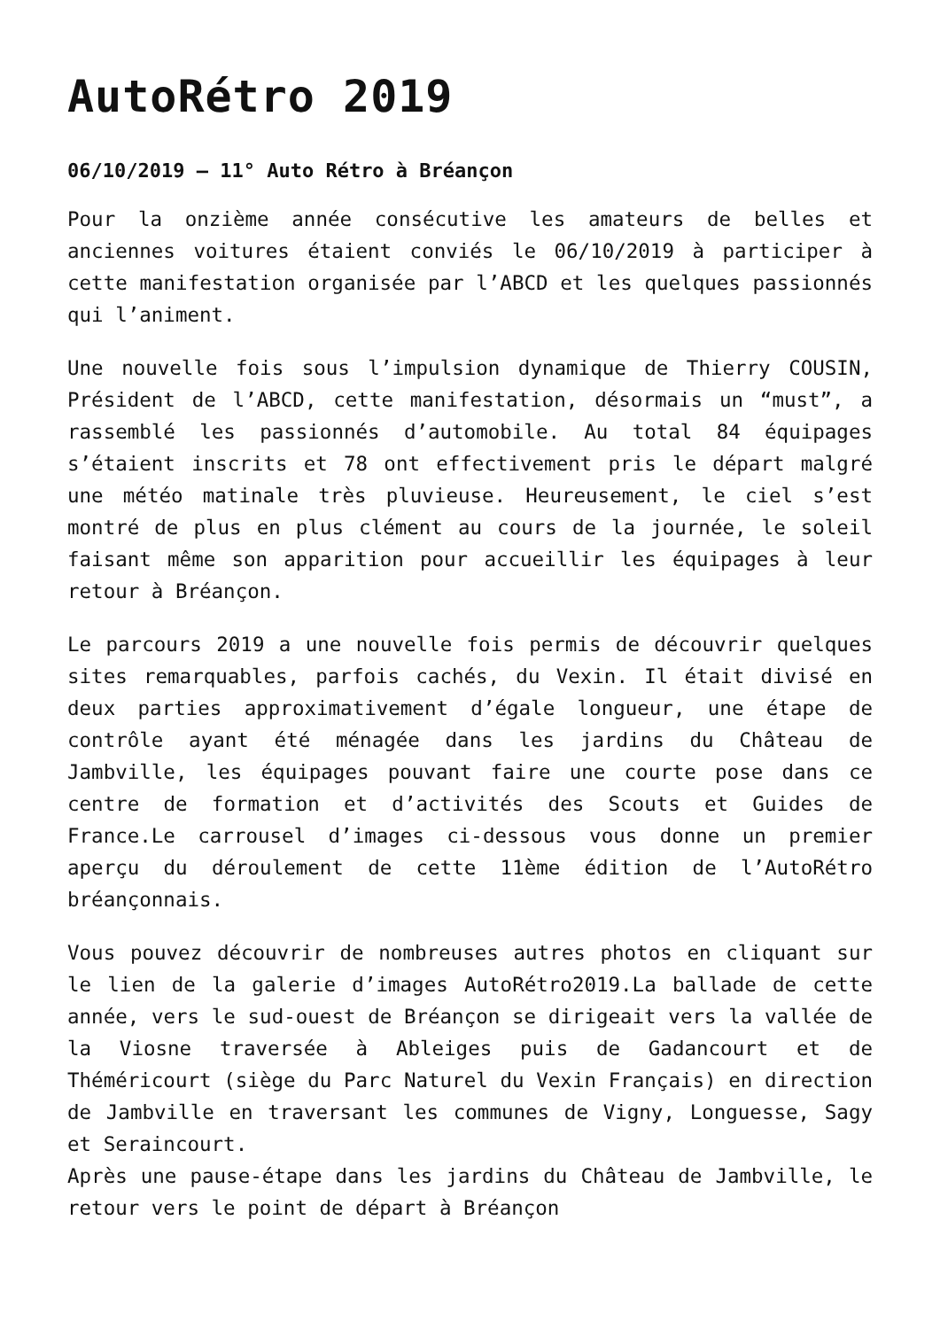AutoRétro 2019
06/10/2019 – 11° Auto Rétro à Bréançon
Pour la onzième année consécutive les amateurs de belles et anciennes voitures étaient conviés le 06/10/2019 à participer à cette manifestation organisée par l’ABCD et les quelques passionnés qui l’animent.
Une nouvelle fois sous l’impulsion dynamique de Thierry COUSIN, Président de l’ABCD, cette manifestation, désormais un “must”, a rassemblé les passionnés d’automobile. Au total 84 équipages s’étaient inscrits et 78 ont effectivement pris le départ malgré une météo matinale très pluvieuse. Heureusement, le ciel s’est montré de plus en plus clément au cours de la journée, le soleil faisant même son apparition pour accueillir les équipages à leur retour à Bréançon.
Le parcours 2019 a une nouvelle fois permis de découvrir quelques sites remarquables, parfois cachés, du Vexin. Il était divisé en deux parties approximativement d’égale longueur, une étape de contrôle ayant été ménagée dans les jardins du Château de Jambville, les équipages pouvant faire une courte pose dans ce centre de formation et d’activités des Scouts et Guides de France.Le carrousel d’images ci-dessous vous donne un premier aperçu du déroulement de cette 11ème édition de l’AutoRétro bréançonnais.
Vous pouvez découvrir de nombreuses autres photos en cliquant sur le lien de la galerie d’images AutoRétro2019.La ballade de cette année, vers le sud-ouest de Bréançon se dirigeait vers la vallée de la Viosne traversée à Ableiges puis de Gadancourt et de Théméricourt (siège du Parc Naturel du Vexin Français) en direction de Jambville en traversant les communes de Vigny, Longuesse, Sagy et Seraincourt.
Après une pause-étape dans les jardins du Château de Jambville, le retour vers le point de départ à Bréançon